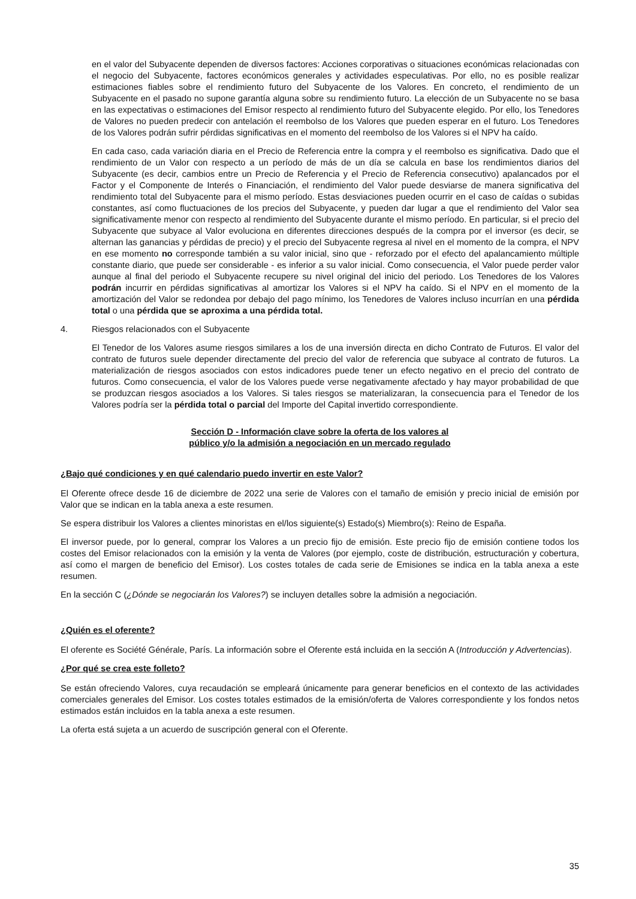en el valor del Subyacente dependen de diversos factores: Acciones corporativas o situaciones económicas relacionadas con el negocio del Subyacente, factores económicos generales y actividades especulativas. Por ello, no es posible realizar estimaciones fiables sobre el rendimiento futuro del Subyacente de los Valores. En concreto, el rendimiento de un Subyacente en el pasado no supone garantía alguna sobre su rendimiento futuro. La elección de un Subyacente no se basa en las expectativas o estimaciones del Emisor respecto al rendimiento futuro del Subyacente elegido. Por ello, los Tenedores de Valores no pueden predecir con antelación el reembolso de los Valores que pueden esperar en el futuro. Los Tenedores de los Valores podrán sufrir pérdidas significativas en el momento del reembolso de los Valores si el NPV ha caído.
En cada caso, cada variación diaria en el Precio de Referencia entre la compra y el reembolso es significativa. Dado que el rendimiento de un Valor con respecto a un período de más de un día se calcula en base los rendimientos diarios del Subyacente (es decir, cambios entre un Precio de Referencia y el Precio de Referencia consecutivo) apalancados por el Factor y el Componente de Interés o Financiación, el rendimiento del Valor puede desviarse de manera significativa del rendimiento total del Subyacente para el mismo período. Estas desviaciones pueden ocurrir en el caso de caídas o subidas constantes, así como fluctuaciones de los precios del Subyacente, y pueden dar lugar a que el rendimiento del Valor sea significativamente menor con respecto al rendimiento del Subyacente durante el mismo período. En particular, si el precio del Subyacente que subyace al Valor evoluciona en diferentes direcciones después de la compra por el inversor (es decir, se alternan las ganancias y pérdidas de precio) y el precio del Subyacente regresa al nivel en el momento de la compra, el NPV en ese momento no corresponde también a su valor inicial, sino que - reforzado por el efecto del apalancamiento múltiple constante diario, que puede ser considerable - es inferior a su valor inicial. Como consecuencia, el Valor puede perder valor aunque al final del periodo el Subyacente recupere su nivel original del inicio del periodo. Los Tenedores de los Valores podrán incurrir en pérdidas significativas al amortizar los Valores si el NPV ha caído. Si el NPV en el momento de la amortización del Valor se redondea por debajo del pago mínimo, los Tenedores de Valores incluso incurrían en una pérdida total o una pérdida que se aproxima a una pérdida total.
4. Riesgos relacionados con el Subyacente
El Tenedor de los Valores asume riesgos similares a los de una inversión directa en dicho Contrato de Futuros. El valor del contrato de futuros suele depender directamente del precio del valor de referencia que subyace al contrato de futuros. La materialización de riesgos asociados con estos indicadores puede tener un efecto negativo en el precio del contrato de futuros. Como consecuencia, el valor de los Valores puede verse negativamente afectado y hay mayor probabilidad de que se produzcan riesgos asociados a los Valores. Si tales riesgos se materializaran, la consecuencia para el Tenedor de los Valores podría ser la pérdida total o parcial del Importe del Capital invertido correspondiente.
Sección D - Información clave sobre la oferta de los valores al
público y/o la admisión a negociación en un mercado regulado
¿Bajo qué condiciones y en qué calendario puedo invertir en este Valor?
El Oferente ofrece desde 16 de diciembre de 2022 una serie de Valores con el tamaño de emisión y precio inicial de emisión por Valor que se indican en la tabla anexa a este resumen.
Se espera distribuir los Valores a clientes minoristas en el/los siguiente(s) Estado(s) Miembro(s): Reino de España.
El inversor puede, por lo general, comprar los Valores a un precio fijo de emisión. Este precio fijo de emisión contiene todos los costes del Emisor relacionados con la emisión y la venta de Valores (por ejemplo, coste de distribución, estructuración y cobertura, así como el margen de beneficio del Emisor). Los costes totales de cada serie de Emisiones se indica en la tabla anexa a este resumen.
En la sección C (¿Dónde se negociarán los Valores?) se incluyen detalles sobre la admisión a negociación.
¿Quién es el oferente?
El oferente es Société Générale, París. La información sobre el Oferente está incluida en la sección A (Introducción y Advertencias).
¿Por qué se crea este folleto?
Se están ofreciendo Valores, cuya recaudación se empleará únicamente para generar beneficios en el contexto de las actividades comerciales generales del Emisor. Los costes totales estimados de la emisión/oferta de Valores correspondiente y los fondos netos estimados están incluidos en la tabla anexa a este resumen.
La oferta está sujeta a un acuerdo de suscripción general con el Oferente.
35